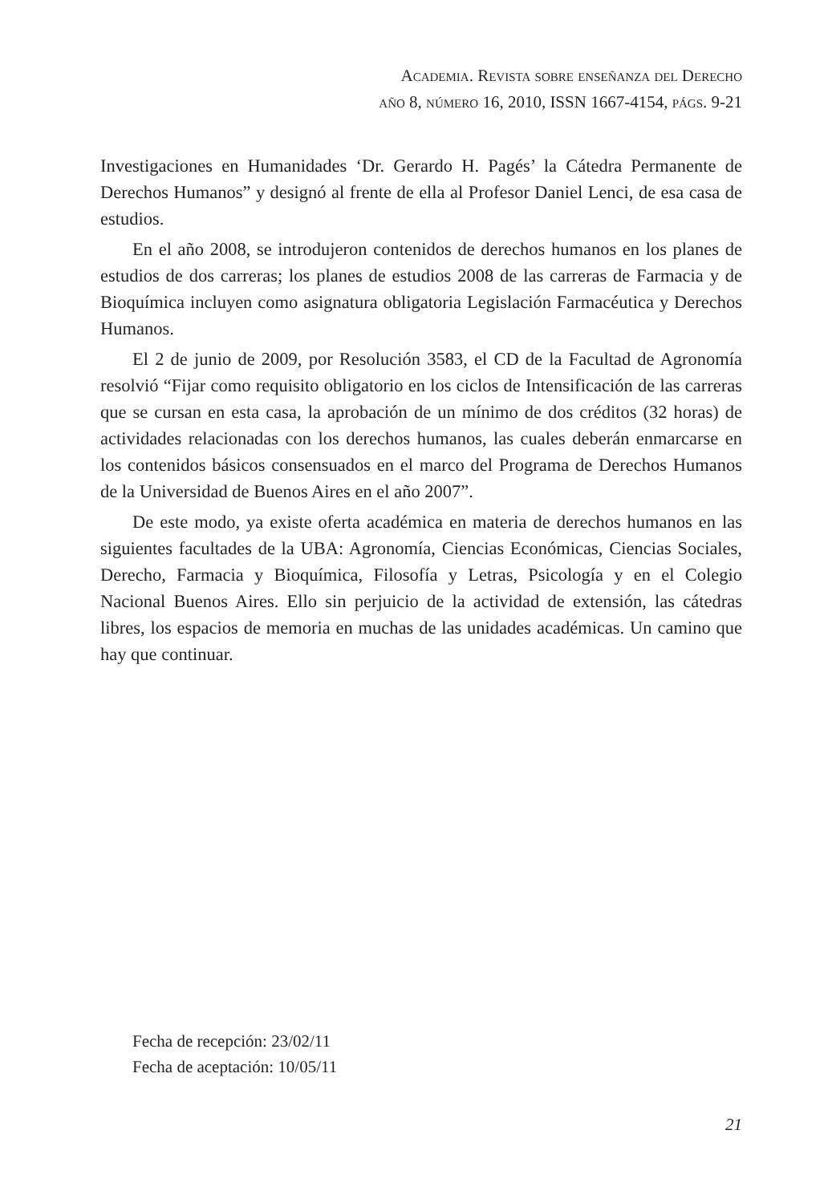Academia. Revista sobre enseñanza del Derecho
año 8, número 16, 2010, ISSN 1667-4154, págs. 9-21
Investigaciones en Humanidades ‘Dr. Gerardo H. Pagés’ la Cátedra Permanente de Derechos Humanos” y designó al frente de ella al Profesor Daniel Lenci, de esa casa de estudios.
En el año 2008, se introdujeron contenidos de derechos humanos en los planes de estudios de dos carreras; los planes de estudios 2008 de las carreras de Farmacia y de Bioquímica incluyen como asignatura obligatoria Legislación Farmacéutica y Derechos Humanos.
El 2 de junio de 2009, por Resolución 3583, el CD de la Facultad de Agronomía resolvió “Fijar como requisito obligatorio en los ciclos de Intensificación de las carreras que se cursan en esta casa, la aprobación de un mínimo de dos créditos (32 horas) de actividades relacionadas con los derechos humanos, las cuales deberán enmarcarse en los contenidos básicos consensuados en el marco del Programa de Derechos Humanos de la Universidad de Buenos Aires en el año 2007”.
De este modo, ya existe oferta académica en materia de derechos humanos en las siguientes facultades de la UBA: Agronomía, Ciencias Económicas, Ciencias Sociales, Derecho, Farmacia y Bioquímica, Filosofía y Letras, Psicología y en el Colegio Nacional Buenos Aires. Ello sin perjuicio de la actividad de extensión, las cátedras libres, los espacios de memoria en muchas de las unidades académicas. Un camino que hay que continuar.
Fecha de recepción: 23/02/11
Fecha de aceptación: 10/05/11
21